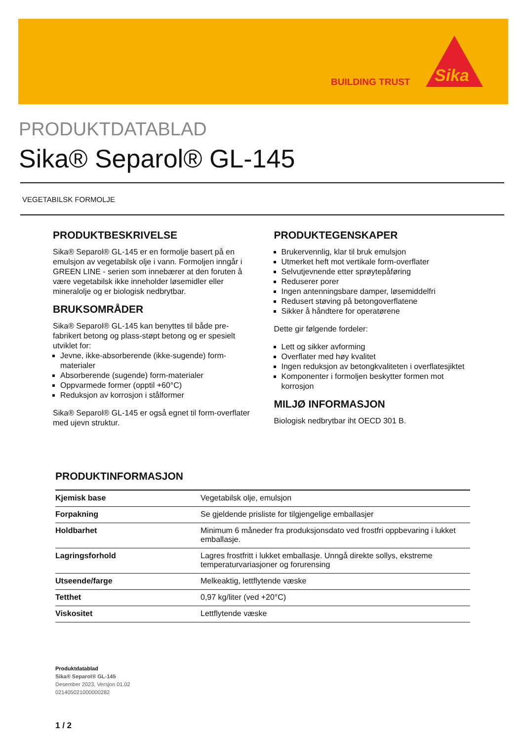BUILDING TRUST
Sika
PRODUKTDATABLAD
Sika® Separol® GL-145
VEGETABILSK FORMOLJE
PRODUKTBESKRIVELSE
Sika® Separol® GL-145 er en formolje basert på en emulsjon av vegetabilsk olje i vann. Formoljen inngår i GREEN LINE - serien som innebærer at den foruten å være vegetabilsk ikke inneholder løsemidler eller mineralolje og er biologisk nedbrytbar.
BRUKSOMRÅDER
Sika® Separol® GL-145 kan benyttes til både pre-fabrikert betong og plass-støpt betong og er spesielt utviklet for:
Jevne, ikke-absorberende (ikke-sugende) form-materialer
Absorberende (sugende) form-materialer
Oppvarmede former (opptil +60°C)
Reduksjon av korrosjon i stålformer
Sika® Separol® GL-145 er også egnet til form-overflater med ujevn struktur.
PRODUKTEGENSKAPER
Brukervennlig, klar til bruk emulsjon
Utmerket heft mot vertikale form-overflater
Selvutjevnende etter sprøytepåføring
Reduserer porer
Ingen antenningsbare damper, løsemiddelfri
Redusert støving på betongoverflatene
Sikker å håndtere for operatørene
Dette gir følgende fordeler:
Lett og sikker avforming
Overflater med høy kvalitet
Ingen reduksjon av betongkvaliteten i overflatesjiktet
Komponenter i formoljen beskytter formen mot korrosjon
MILJØ INFORMASJON
Biologisk nedbrytbar iht OECD 301 B.
PRODUKTINFORMASJON
| Kjemisk base | Vegetabilsk olje, emulsjon |
| Forpakning | Se gjeldende prisliste for tilgjengelige emballasjer |
| Holdbarhet | Minimum 6 måneder fra produksjonsdato ved frostfri oppbevaring i lukket emballasje. |
| Lagringsforhold | Lagres frostfritt i lukket emballasje. Unngå direkte sollys, ekstreme temperaturvariasjoner og forurensing |
| Utseende/farge | Melkeaktig, lettflytende væske |
| Tetthet | 0,97 kg/liter (ved +20°C) |
| Viskositet | Lettflytende væske |
Produktdatablad
Sika® Separol® GL-145
Desember 2023, Versjon 01.02
021405021000000282
1 / 2